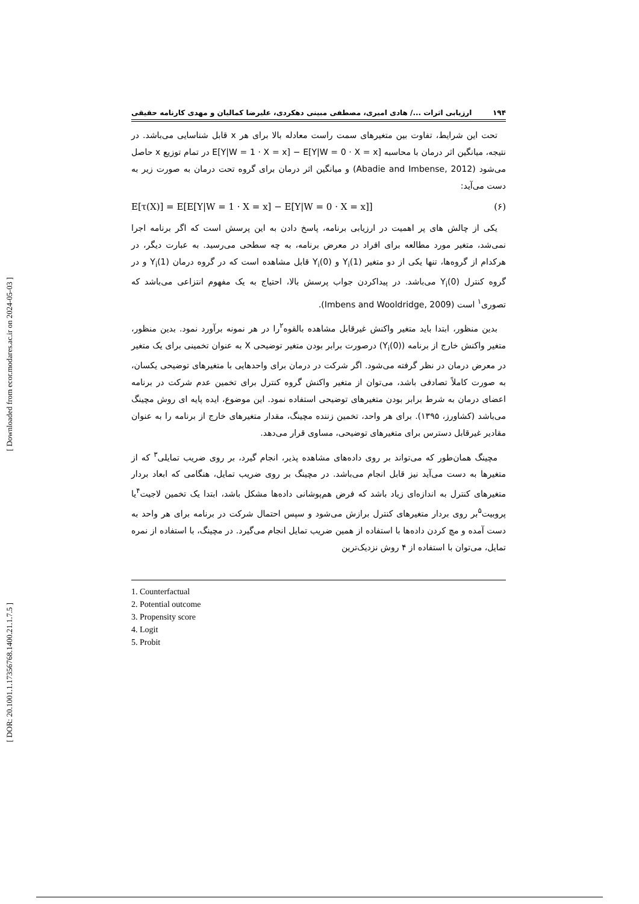[ Downloaded from ecor.modares.ac.ir on 2024-05-03 ]
[ DOR: 20.1001.1.17356768.1400.21.1.7.5 ]
۱۹۴ ارزیابی اثرات .../ هادی امیری، مصطفی مبینی دهکردی، علیرضا کمالیان و مهدی کارنامه حقیقی
تحت این شرایط، تفاوت بین متغیرهای سمت راست معادله بالا برای هر x قابل شناسایی می‌باشد. در نتیجه، میانگین اثر درمان با محاسبه E[Y|W = 1 · X = x] − E[Y|W = 0 · X = x] در تمام توزیع x حاصل می‌شود (Abadie and Imbense, 2012) و میانگین اثر درمان برای گروه تحت درمان به صورت زیر به دست می‌آید:
E[τ(X)] = E[E[Y|W = 1 · X = x] − E[Y|W = 0 · X = x]] (۶)
یکی از چالش های پر اهمیت در ارزیابی برنامه، پاسخ دادن به این پرسش است که اگر برنامه اجرا نمی‌شد، متغیر مورد مطالعه برای افراد در معرض برنامه، به چه سطحی می‌رسید. به عبارت دیگر، در هرکدام از گروه‌ها، تنها یکی از دو متغیر Y<sub>i</sub>(1) و Y<sub>i</sub>(0) قابل مشاهده است که در گروه درمان Y<sub>i</sub>(1) و در گروه کنترل Y<sub>i</sub>(0) می‌باشد. در پیداکردن جواب پرسش بالا، احتیاج به یک مفهوم انتزاعی می‌باشد که تصوری<sup>۱</sup> است (Imbens and Wooldridge, 2009).
بدین منظور، ابتدا باید متغیر واکنش غیرقابل مشاهده بالقوه<sup>۲</sup>را در هر نمونه برآورد نمود. بدین منظور، متغیر واکنش خارج از برنامه (Y<sub>i</sub>(0)) درصورت برابر بودن متغیر توضیحی X به عنوان تخمینی برای یک متغیر در معرض درمان در نظر گرفته می‌شود. اگر شرکت در درمان برای واحدهایی با متغیرهای توضیحی یکسان، به صورت کاملاً تصادفی باشد، می‌توان از متغیر واکنش گروه کنترل برای تخمین عدم شرکت در برنامه اعضای درمان به شرط برابر بودن متغیرهای توضیحی استفاده نمود. این موضوع، ایده پایه ای روش مچینگ می‌باشد (کشاورز، ۱۳۹۵). برای هر واحد، تخمین زننده مچینگ، مقدار متغیرهای خارج از برنامه را به عنوان مقادیر غیرقابل دسترس برای متغیرهای توضیحی، مساوی قرار می‌دهد.
مچینگ همان‌طور که می‌تواند بر روی داده‌های مشاهده پذیر، انجام گیرد، بر روی ضریب تمایلی<sup>۳</sup> که از متغیرها به دست می‌آید نیز قابل انجام می‌باشد. در مچینگ بر روی ضریب تمایل، هنگامی که ابعاد بردار متغیرهای کنترل به اندازه‌ای زیاد باشد که فرض هم‌پوشانی داده‌ها مشکل باشد، ابتدا یک تخمین لاجیت<sup>۴</sup>یا پروبیت<sup>۵</sup>بر روی بردار متغیرهای کنترل برازش می‌شود و سپس احتمال شرکت در برنامه برای هر واحد به دست آمده و مچ کردن داده‌ها با استفاده از همین ضریب تمایل انجام می‌گیرد. در مچینگ، با استفاده از نمره تمایل، می‌توان با استفاده از ۴ روش نزدیک‌ترین
1. Counterfactual
2. Potential outcome
3. Propensity score
4. Logit
5. Probit